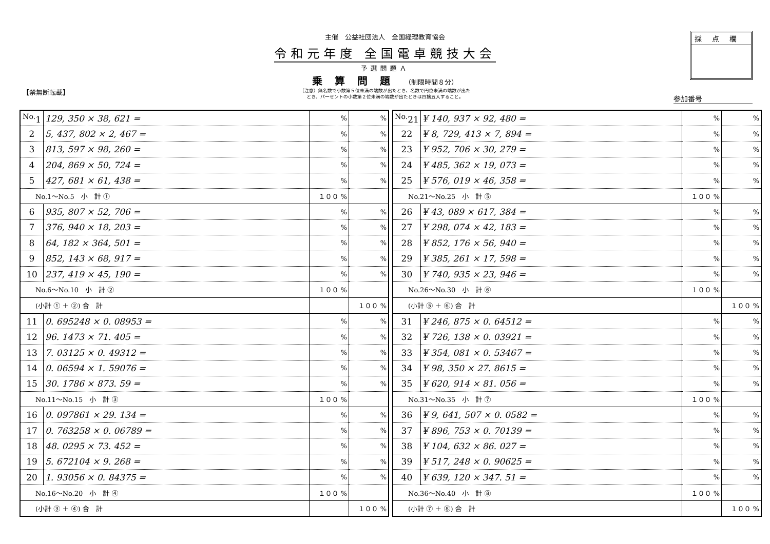主催　公益社団法人　全国経理教育協会
令和元年度 全国電卓競技大会
予選問題Ａ
乗算問題 （制限時間８分）
（注意）無名数で小数第５位未満の端数が出たとき、名数で円位未満の端数が出た
とき、パーセントの小数第２位未満の端数が出たときは四捨五入すること。
【禁無断転載】
採点欄
参加番号
| <sup>No.</sup>1 | 129, 350 × 38, 621 = | % | % |
| 2 | 5, 437, 802 × 2, 467 = | % | % |
| 3 | 813, 597 × 98, 260 = | % | % |
| 4 | 204, 869 × 50, 724 = | % | % |
| 5 | 427, 681 × 61, 438 = | % | % |
| No.1～No.5 小 計 ① | | １００ % | |
| 6 | 935, 807 × 52, 706 = | % | % |
| 7 | 376, 940 × 18, 203 = | % | % |
| 8 | 64, 182 × 364, 501 = | % | % |
| 9 | 852, 143 × 68, 917 = | % | % |
| 10 | 237, 419 × 45, 190 = | % | % |
| No.6～No.10 小 計 ② | | １００ % | |
| (小計 ① ＋ ②) 合 計 | | | １００ % |
| 11 | 0. 695248 × 0. 08953 = | % | % |
| 12 | 96. 1473 × 71. 405 = | % | % |
| 13 | 7. 03125 × 0. 49312 = | % | % |
| 14 | 0. 06594 × 1. 59076 = | % | % |
| 15 | 30. 1786 × 873. 59 = | % | % |
| No.11～No.15 小 計 ③ | | １００ % | |
| 16 | 0. 097861 × 29. 134 = | % | % |
| 17 | 0. 763258 × 0. 06789 = | % | % |
| 18 | 48. 0295 × 73. 452 = | % | % |
| 19 | 5. 672104 × 9. 268 = | % | % |
| 20 | 1. 93056 × 0. 84375 = | % | % |
| No.16～No.20 小 計 ④ | | １００ % | |
| (小計 ③ ＋ ④) 合 計 | | | １００ % |
| <sup>No.</sup>21 | ¥ 140, 937 × 92, 480 = | % | % |
| 22 | ¥ 8, 729, 413 × 7, 894 = | % | % |
| 23 | ¥ 952, 706 × 30, 279 = | % | % |
| 24 | ¥ 485, 362 × 19, 073 = | % | % |
| 25 | ¥ 576, 019 × 46, 358 = | % | % |
| No.21～No.25 小 計 ⑤ | | １００ % | |
| 26 | ¥ 43, 089 × 617, 384 = | % | % |
| 27 | ¥ 298, 074 × 42, 183 = | % | % |
| 28 | ¥ 852, 176 × 56, 940 = | % | % |
| 29 | ¥ 385, 261 × 17, 598 = | % | % |
| 30 | ¥ 740, 935 × 23, 946 = | % | % |
| No.26～No.30 小 計 ⑥ | | １００ % | |
| (小計 ⑤ ＋ ⑥) 合 計 | | | １００ % |
| 31 | ¥ 246, 875 × 0. 64512 = | % | % |
| 32 | ¥ 726, 138 × 0. 03921 = | % | % |
| 33 | ¥ 354, 081 × 0. 53467 = | % | % |
| 34 | ¥ 98, 350 × 27. 8615 = | % | % |
| 35 | ¥ 620, 914 × 81. 056 = | % | % |
| No.31～No.35 小 計 ⑦ | | １００ % | |
| 36 | ¥ 9, 641, 507 × 0. 0582 = | % | % |
| 37 | ¥ 896, 753 × 0. 70139 = | % | % |
| 38 | ¥ 104, 632 × 86. 027 = | % | % |
| 39 | ¥ 517, 248 × 0. 90625 = | % | % |
| 40 | ¥ 639, 120 × 347. 51 = | % | % |
| No.36～No.40 小 計 ⑧ | | １００ % | |
| (小計 ⑦ ＋ ⑧) 合 計 | | | １００ % |